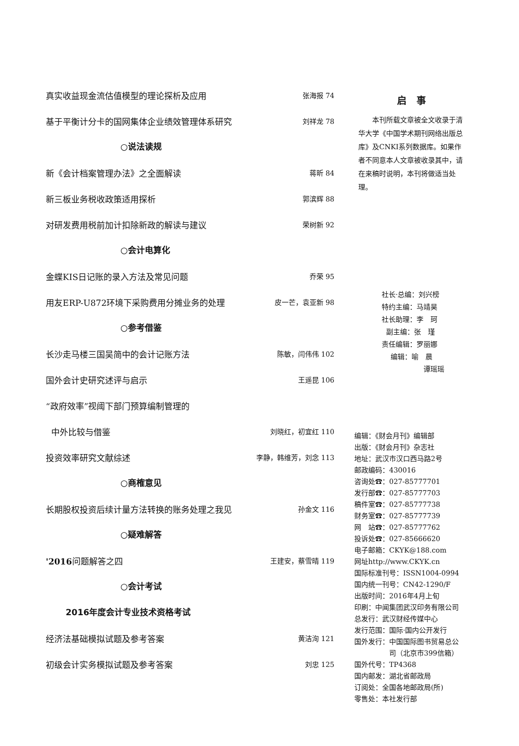真实收益现金流估值模型的理论探析及应用 张海报 74
基于平衡计分卡的国网集体企业绩效管理体系研究 刘祥龙 78
○说法读规
新《会计档案管理办法》之全面解读 蒋昕 84
新三板业务税收政策适用探析 郭滨辉 88
对研发费用税前加计扣除新政的解读与建议 荣树新 92
○会计电算化
金蝶KIS日记账的录入方法及常见问题 乔荣 95
用友ERP-U872环境下采购费用分摊业务的处理 皮一芒，袁亚新 98
○参考借鉴
长沙走马楼三国吴简中的会计记账方法 陈敏，闫伟伟 102
国外会计史研究述评与启示 王遥昆 106
“政府效率”视阈下部门预算编制管理的
中外比较与借鉴 刘晓红，初宜红 110
投资效率研究文献综述 李静，韩维芳，刘念 113
○商榷意见
长期股权投资后续计量方法转换的账务处理之我见 孙金文 116
○疑难解答
'2016问题解答之四 王建安，蔡雪晴 119
○会计考试
2016年度会计专业技术资格考试
经济法基础模拟试题及参考答案 黄洁洵 121
初级会计实务模拟试题及参考答案 刘忠 125
启事
本刊所载文章被全文收录于清华大学《中国学术期刊网络出版总库》及CNKI系列数据库。如果作者不同意本人文章被收录其中，请在来稿时说明，本刊将做适当处理。
社长·总编：刘兴榜
特约主编：马靖昊
社长助理：李　珂
副主编：张　瑾
责任编辑：罗丽娜
编辑：喻　晨
谭瑶瑶
编辑：《财会月刊》编辑部
出版：《财会月刊》杂志社
地址：武汉市汉口西马路2号
邮政编码：430016
咨询处☎：027-85777701
发行部☎：027-85777703
稿件室☎：027-85777738
财务室☎：027-85777739
网　站☎：027-85777762
投诉处☎：027-85666620
电子邮箱：CKYK@188.com
网址http://www.CKYK.cn
国际标准刊号：ISSN1004-0994
国内统一刊号：CN42-1290/F
出版时间：2016年4月上旬
印刷：中闻集团武汉印务有限公司
总发行：武汉财经传媒中心
发行范围：国际·国内公开发行
国外发行：中国国际图书贸易总公
司（北京市399信箱）
国外代号：TP4368
国内邮发：湖北省邮政局
订阅处：全国各地邮政局(所)
零售处：本社发行部